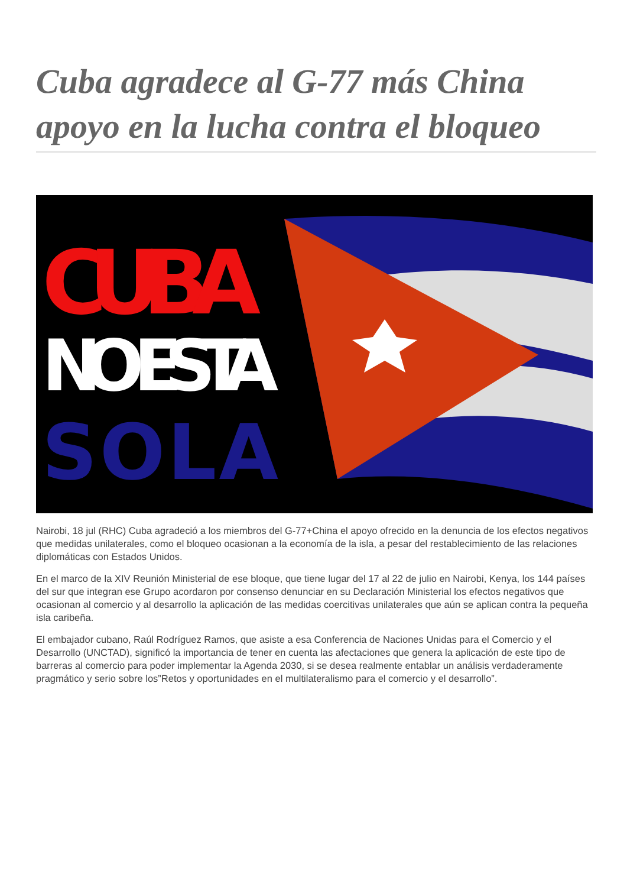Cuba agradece al G-77 más China apoyo en la lucha contra el bloqueo
CUBA
NO ESTA
SOLA
Nairobi, 18 jul (RHC) Cuba agradeció a los miembros del G-77+China el apoyo ofrecido en la denuncia de los efectos negativos que medidas unilaterales, como el bloqueo ocasionan a la economía de la isla, a pesar del restablecimiento de las relaciones diplomáticas con Estados Unidos.
En el marco de la XIV Reunión Ministerial de ese bloque, que tiene lugar del 17 al 22 de julio en Nairobi, Kenya, los 144 países del sur que integran ese Grupo acordaron por consenso denunciar en su Declaración Ministerial los efectos negativos que ocasionan al comercio y al desarrollo la aplicación de las medidas coercitivas unilaterales que aún se aplican contra la pequeña isla caribeña.
El embajador cubano, Raúl Rodríguez Ramos, que asiste a esa Conferencia de Naciones Unidas para el Comercio y el Desarrollo (UNCTAD), significó la importancia de tener en cuenta las afectaciones que genera la aplicación de este tipo de barreras al comercio para poder implementar la Agenda 2030, si se desea realmente entablar un análisis verdaderamente pragmático y serio sobre los”Retos y oportunidades en el multilateralismo para el comercio y el desarrollo”.